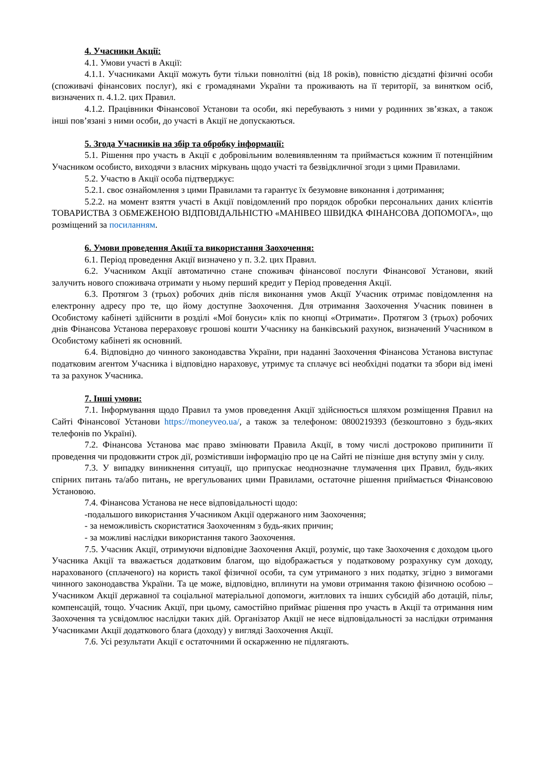4. Учасники Акції:
4.1. Умови участі в Акції:
4.1.1. Учасниками Акції можуть бути тільки повнолітні (від 18 років), повністю дієздатні фізичні особи (споживачі фінансових послуг), які є громадянами України та проживають на її території, за винятком осіб, визначених п. 4.1.2. цих Правил.
4.1.2. Працівники Фінансової Установи та особи, які перебувають з ними у родинних зв’язках, а також інші пов’язані з ними особи, до участі в Акції не допускаються.
5. Згода Учасників на збір та обробку інформації:
5.1. Рішення про участь в Акції є добровільним волевиявленням та приймається кожним її потенційним Учасником особисто, виходячи з власних міркувань щодо участі та безвідкличної згоди з цими Правилами.
5.2. Участю в Акції особа підтверджує:
5.2.1. своє ознайомлення з цими Правилами та гарантує їх безумовне виконання і дотримання;
5.2.2. на момент взяття участі в Акції повідомлений про порядок обробки персональних даних клієнтів ТОВАРИСТВА З ОБМЕЖЕНОЮ ВІДПОВІДАЛЬНІСТЮ «МАНІВЕО ШВИДКА ФІНАНСОВА ДОПОМОГА», що розміщений за посиланням.
6. Умови проведення Акції та використання Заохочення:
6.1. Період проведення Акції визначено у п. 3.2. цих Правил.
6.2. Учасником Акції автоматично стане споживач фінансової послуги Фінансової Установи, який залучить нового споживача отримати у ньому перший кредит у Період проведення Акції.
6.3. Протягом 3 (трьох) робочих днів після виконання умов Акції Учасник отримає повідомлення на електронну адресу про те, що йому доступне Заохочення. Для отримання Заохочення Учасник повинен в Особистому кабінеті здійснити в розділі «Мої бонуси» клік по кнопці «Отримати». Протягом 3 (трьох) робочих днів Фінансова Установа перераховує грошові кошти Учаснику на банківський рахунок, визначений Учасником в Особистому кабінеті як основний.
6.4. Відповідно до чинного законодавства України, при наданні Заохочення Фінансова Установа виступає податковим агентом Учасника і відповідно нараховує, утримує та сплачує всі необхідні податки та збори від імені та за рахунок Учасника.
7. Інші умови:
7.1. Інформування щодо Правил та умов проведення Акції здійснюється шляхом розміщення Правил на Сайті Фінансової Установи https://moneyveo.ua/, а також за телефоном: 0800219393 (безкоштовно з будь-яких телефонів по Україні).
7.2. Фінансова Установа має право змінювати Правила Акції, в тому числі достроково припинити її проведення чи продовжити строк дії, розмістивши інформацію про це на Сайті не пізніше дня вступу змін у силу.
7.3. У випадку виникнення ситуації, що припускає неоднозначне тлумачення цих Правил, будь-яких спірних питань та/або питань, не врегульованих цими Правилами, остаточне рішення приймається Фінансовою Установою.
7.4. Фінансова Установа не несе відповідальності щодо:
-подальшого використання Учасником Акції одержаного ним Заохочення;
- за неможливість скористатися Заохоченням з будь-яких причин;
- за можливі наслідки використання такого Заохочення.
7.5. Учасник Акції, отримуючи відповідне Заохочення Акції, розуміє, що таке Заохочення є доходом цього Учасника Акції та вважається додатковим благом, що відображається у податковому розрахунку сум доходу, нарахованого (сплаченого) на користь такої фізичної особи, та сум утриманого з них податку, згідно з вимогами чинного законодавства України. Та це може, відповідно, вплинути на умови отримання такою фізичною особою – Учасником Акції державної та соціальної матеріальної допомоги, житлових та інших субсидій або дотацій, пільг, компенсацій, тощо. Учасник Акції, при цьому, самостійно приймає рішення про участь в Акції та отримання ним Заохочення та усвідомлює наслідки таких дій. Організатор Акції не несе відповідальності за наслідки отримання Учасниками Акції додаткового блага (доходу) у вигляді Заохочення Акції.
7.6. Усі результати Акції є остаточними й оскарженню не підлягають.